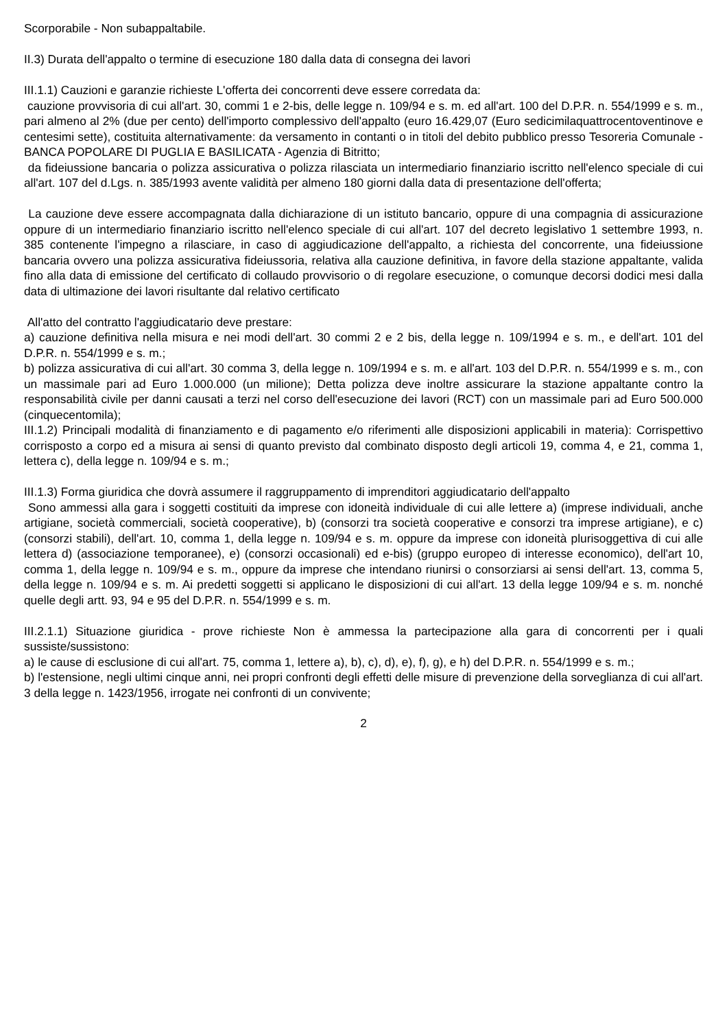Scorporabile - Non subappaltabile.
II.3) Durata dell'appalto o termine di esecuzione 180 dalla data di consegna dei lavori
III.1.1) Cauzioni e garanzie richieste L'offerta dei concorrenti deve essere corredata da:
cauzione provvisoria di cui all'art. 30, commi 1 e 2-bis, delle legge n. 109/94 e s. m. ed all'art. 100 del D.P.R. n. 554/1999 e s. m., pari almeno al 2% (due per cento) dell'importo complessivo dell'appalto (euro 16.429,07 (Euro sedicimilaquattrocentoventinove e centesimi sette), costituita alternativamente: da versamento in contanti o in titoli del debito pubblico presso Tesoreria Comunale - BANCA POPOLARE DI PUGLIA E BASILICATA - Agenzia di Bitritto;
da fideiussione bancaria o polizza assicurativa o polizza rilasciata un intermediario finanziario iscritto nell'elenco speciale di cui all'art. 107 del d.Lgs. n. 385/1993 avente validità per almeno 180 giorni dalla data di presentazione dell'offerta;
La cauzione deve essere accompagnata dalla dichiarazione di un istituto bancario, oppure di una compagnia di assicurazione oppure di un intermediario finanziario iscritto nell'elenco speciale di cui all'art. 107 del decreto legislativo 1 settembre 1993, n. 385 contenente l'impegno a rilasciare, in caso di aggiudicazione dell'appalto, a richiesta del concorrente, una fideiussione bancaria ovvero una polizza assicurativa fideiussoria, relativa alla cauzione definitiva, in favore della stazione appaltante, valida fino alla data di emissione del certificato di collaudo provvisorio o di regolare esecuzione, o comunque decorsi dodici mesi dalla data di ultimazione dei lavori risultante dal relativo certificato
All'atto del contratto l'aggiudicatario deve prestare:
a) cauzione definitiva nella misura e nei modi dell'art. 30 commi 2 e 2 bis, della legge n. 109/1994 e s. m., e dell'art. 101 del D.P.R. n. 554/1999 e s. m.;
b) polizza assicurativa di cui all'art. 30 comma 3, della legge n. 109/1994 e s. m. e all'art. 103 del D.P.R. n. 554/1999 e s. m., con un massimale pari ad Euro 1.000.000 (un milione); Detta polizza deve inoltre assicurare la stazione appaltante contro la responsabilità civile per danni causati a terzi nel corso dell'esecuzione dei lavori (RCT) con un massimale pari ad Euro 500.000 (cinquecentomila);
III.1.2) Principali modalità di finanziamento e di pagamento e/o riferimenti alle disposizioni applicabili in materia): Corrispettivo corrisposto a corpo ed a misura ai sensi di quanto previsto dal combinato disposto degli articoli 19, comma 4, e 21, comma 1, lettera c), della legge n. 109/94 e s. m.;
III.1.3) Forma giuridica che dovrà assumere il raggruppamento di imprenditori aggiudicatario dell'appalto
Sono ammessi alla gara i soggetti costituiti da imprese con idoneità individuale di cui alle lettere a) (imprese individuali, anche artigiane, società commerciali, società cooperative), b) (consorzi tra società cooperative e consorzi tra imprese artigiane), e c) (consorzi stabili), dell'art. 10, comma 1, della legge n. 109/94 e s. m. oppure da imprese con idoneità plurisoggettiva di cui alle lettera d) (associazione temporanee), e) (consorzi occasionali) ed e-bis) (gruppo europeo di interesse economico), dell'art 10, comma 1, della legge n. 109/94 e s. m., oppure da imprese che intendano riunirsi o consorziarsi ai sensi dell'art. 13, comma 5, della legge n. 109/94 e s. m. Ai predetti soggetti si applicano le disposizioni di cui all'art. 13 della legge 109/94 e s. m. nonché quelle degli artt. 93, 94 e 95 del D.P.R. n. 554/1999 e s. m.
III.2.1.1) Situazione giuridica - prove richieste Non è ammessa la partecipazione alla gara di concorrenti per i quali sussiste/sussistono:
a) le cause di esclusione di cui all'art. 75, comma 1, lettere a), b), c), d), e), f), g), e h) del D.P.R. n. 554/1999 e s. m.;
b) l'estensione, negli ultimi cinque anni, nei propri confronti degli effetti delle misure di prevenzione della sorveglianza di cui all'art. 3 della legge n. 1423/1956, irrogate nei confronti di un convivente;
2